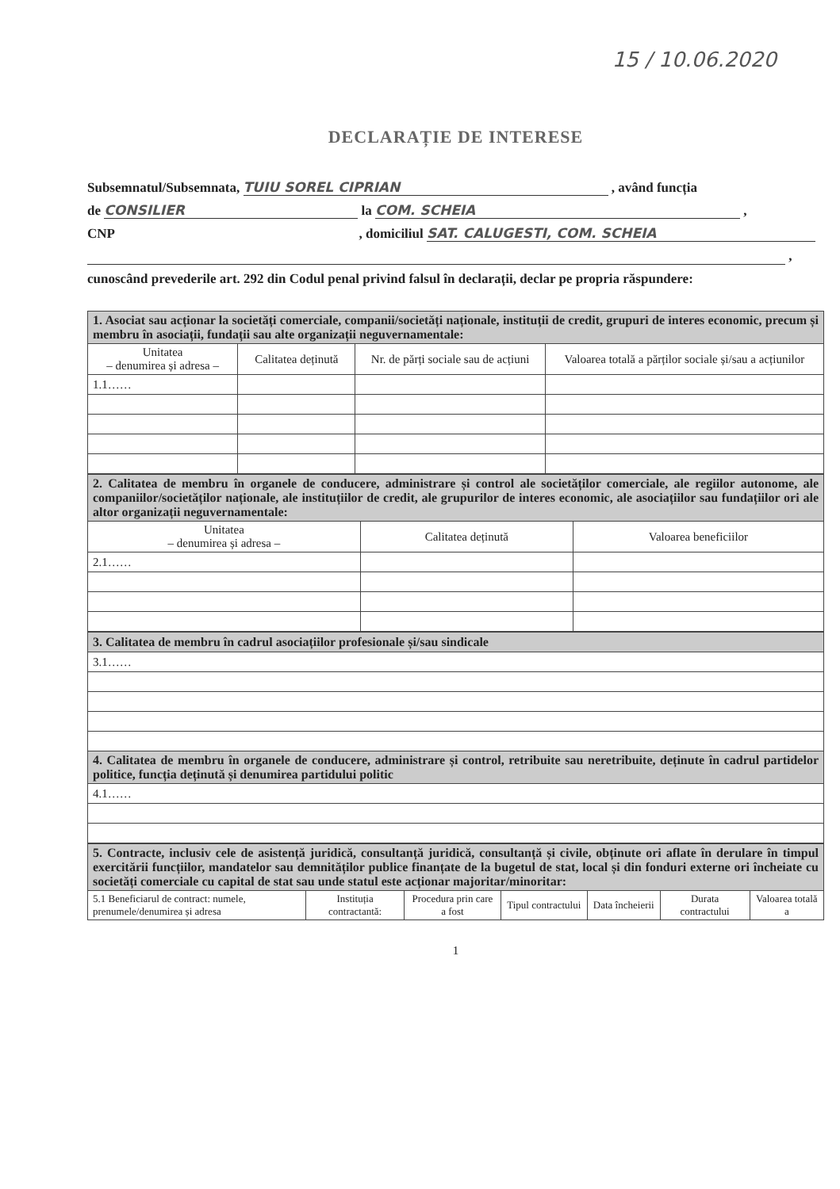15 / 10.06.2020
DECLARAȚIE DE INTERESE
Subsemnatul/Subsemnata, TUIU SOREL CIPRIAN , având funcția
de CONSILIER la COM. SCHEIA ,
CNP , domiciliul SAT. CALUGESTI, COM. SCHEIA
,
cunoscând prevederile art. 292 din Codul penal privind falsul în declarații, declar pe propria răspundere:
| 1. Asociat sau acționar la societăți comerciale, companii/societăți naționale, instituții de credit, grupuri de interes economic, precum și membru în asociații, fundații sau alte organizații neguvernamentale: | | | |
| Unitatea – denumirea și adresa – | Calitatea deținută | Nr. de părți sociale sau de acțiuni | Valoarea totală a părților sociale și/sau a acțiunilor |
| 1.1…… | | | |
| 2. Calitatea de membru în organele de conducere, administrare și control ale societăților comerciale, ale regiilor autonome, ale companiilor/societăților naționale, ale instituțiilor de credit, ale grupurilor de interes economic, ale asociațiilor sau fundațiilor ori ale altor organizații neguvernamentale: | | |
| Unitatea – denumirea și adresa – | Calitatea deținută | Valoarea beneficiilor |
| 2.1…… | | |
| 3. Calitatea de membru în cadrul asociațiilor profesionale și/sau sindicale |
| 3.1…… |
| 4. Calitatea de membru în organele de conducere, administrare și control, retribuite sau neretribuite, deținute în cadrul partidelor politice, funcția deținută și denumirea partidului politic |
| 4.1…… |
| 5. Contracte, inclusiv cele de asistență juridică, consultanță juridică, consultanță și civile, obținute ori aflate în derulare în timpul exercitării funcțiilor, mandatelor sau demnităților publice finanțate de la bugetul de stat, local și din fonduri externe ori încheiate cu societăți comerciale cu capital de stat sau unde statul este acționar majoritar/minoritar: | | | | | | |
| 5.1 Beneficiarul de contract: numele, prenumele/denumirea și adresa | Instituția contractantă: | Procedura prin care a fost | Tipul contractului | Data încheierii | Durata contractului | Valoarea totală a |
1